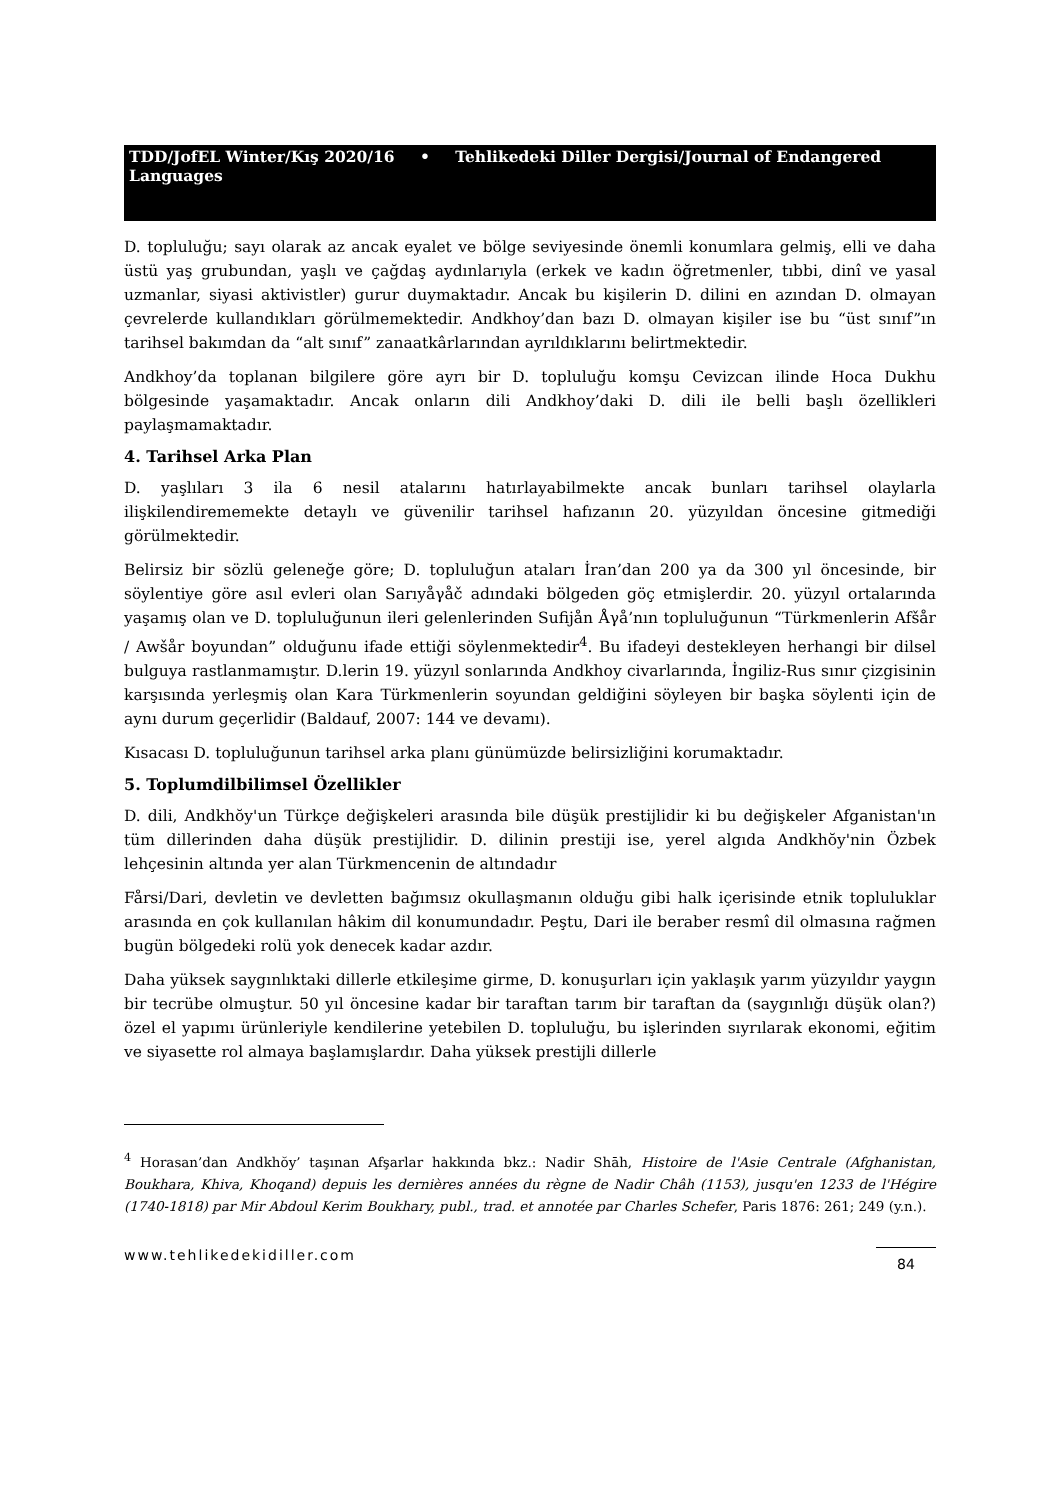TDD/JofEL Winter/Kış 2020/16 • Tehlikedeki Diller Dergisi/Journal of Endangered Languages
D. topluluğu; sayı olarak az ancak eyalet ve bölge seviyesinde önemli konumlara gelmiş, elli ve daha üstü yaş grubundan, yaşlı ve çağdaş aydınlarıyla (erkek ve kadın öğretmenler, tıbbi, dinî ve yasal uzmanlar, siyasi aktivistler) gurur duymaktadır. Ancak bu kişilerin D. dilini en azından D. olmayan çevrelerde kullandıkları görülmemektedir. Andkhoy’dan bazı D. olmayan kişiler ise bu “üst sınıf”ın tarihsel bakımdan da “alt sınıf” zanaatkârlarından ayrıldıklarını belirtmektedir.
Andkhoy’da toplanan bilgilere göre ayrı bir D. topluluğu komşu Cevizcan ilinde Hoca Dukhu bölgesinde yaşamaktadır. Ancak onların dili Andkhoy’daki D. dili ile belli başlı özellikleri paylaşmamaktadır.
4. Tarihsel Arka Plan
D. yaşlıları 3 ila 6 nesil atalarını hatırlayabilmekte ancak bunları tarihsel olaylarla ilişkilendirememekte detaylı ve güvenilir tarihsel hafızanın 20. yüzyıldan öncesine gitmediği görülmektedir.
Belirsiz bir sözlü geleneğe göre; D. topluluğun ataları İran’dan 200 ya da 300 yıl öncesinde, bir söylentiye göre asıl evleri olan Sarıyåγåč adındaki bölgeden göç etmişlerdir. 20. yüzyıl ortalarında yaşamış olan ve D. topluluğunun ileri gelenlerinden Sufijån Åγå’nın topluluğunun “Türkmenlerin Afšår / Awšår boyundan” olduğunu ifade ettiği söylenmektedir<sup>4</sup>. Bu ifadeyi destekleyen herhangi bir dilsel bulguya rastlanmamıştır. D.lerin 19. yüzyıl sonlarında Andkhoy civarlarında, İngiliz-Rus sınır çizgisinin karşısında yerleşmiş olan Kara Türkmenlerin soyundan geldiğini söyleyen bir başka söylenti için de aynı durum geçerlidir (Baldauf, 2007: 144 ve devamı).
Kısacası D. topluluğunun tarihsel arka planı günümüzde belirsizliğini korumaktadır.
5. Toplumdilbilimsel Özellikler
D. dili, Andkhŏy'un Türkçe değişkeleri arasında bile düşük prestijlidir ki bu değişkeler Afganistan'ın tüm dillerinden daha düşük prestijlidir. D. dilinin prestiji ise, yerel algıda Andkhŏy'nin Özbek lehçesinin altında yer alan Türkmencenin de altındadır
Fårsi/Dari, devletin ve devletten bağımsız okullaşmanın olduğu gibi halk içerisinde etnik topluluklar arasında en çok kullanılan hâkim dil konumundadır. Peştu, Dari ile beraber resmî dil olmasına rağmen bugün bölgedeki rolü yok denecek kadar azdır.
Daha yüksek saygınlıktaki dillerle etkileşime girme, D. konuşurları için yaklaşık yarım yüzyıldır yaygın bir tecrübe olmuştur. 50 yıl öncesine kadar bir taraftan tarım bir taraftan da (saygınlığı düşük olan?) özel el yapımı ürünleriyle kendilerine yetebilen D. topluluğu, bu işlerinden sıyrılarak ekonomi, eğitim ve siyasette rol almaya başlamışlardır. Daha yüksek prestijli dillerle
<sup>4</sup> Horasan’dan Andkhŏy’ taşınan Afşarlar hakkında bkz.: Nadir Shāh, Histoire de l'Asie Centrale (Afghanistan, Boukhara, Khiva, Khoqand) depuis les dernières années du règne de Nadir Châh (1153), jusqu'en 1233 de l'Hégire (1740-1818) par Mir Abdoul Kerim Boukhary, publ., trad. et annotée par Charles Schefer, Paris 1876: 261; 249 (y.n.).
www.tehlikedekidiller.com 84